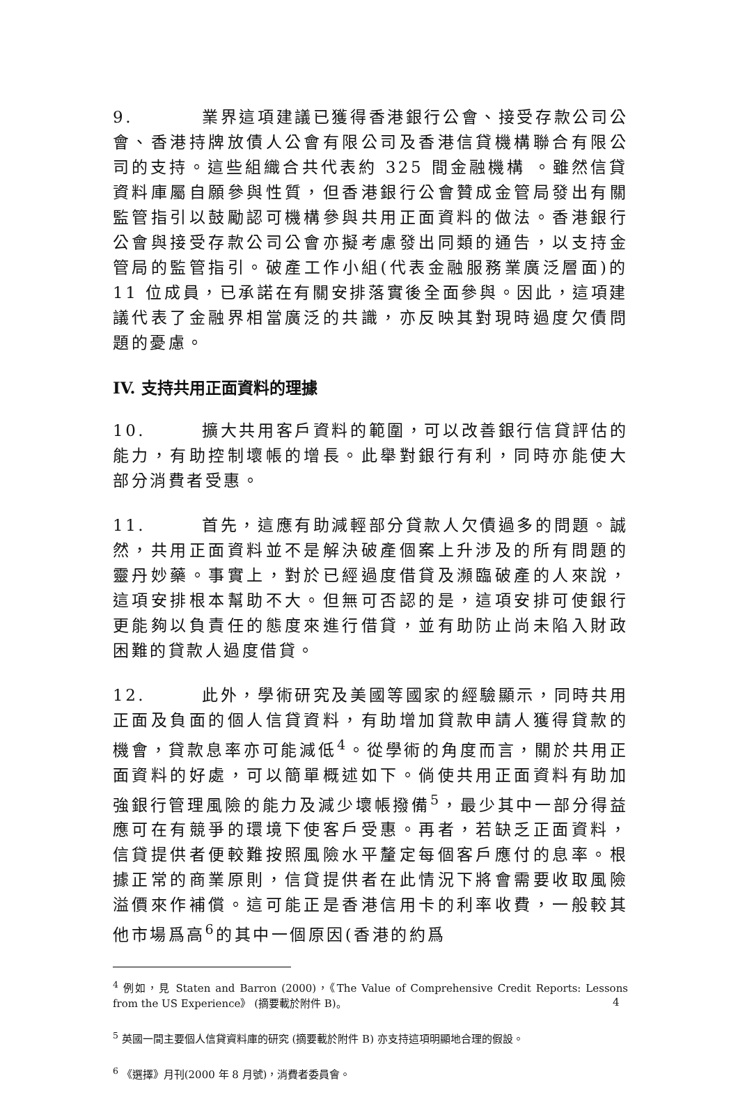9. 業界這項建議已獲得香港銀行公會、接受存款公司公會、香港持牌放債人公會有限公司及香港信貸機構聯合有限公司的支持。這些組織合共代表約 325 間金融機構 。雖然信貸資料庫屬自願參與性質，但香港銀行公會贊成金管局發出有關監管指引以鼓勵認可機構參與共用正面資料的做法。香港銀行公會與接受存款公司公會亦擬考慮發出同類的通告，以支持金管局的監管指引。破產工作小組(代表金融服務業廣泛層面)的 11 位成員，已承諾在有關安排落實後全面參與。因此，這項建議代表了金融界相當廣泛的共識，亦反映其對現時過度欠債問題的憂慮。
IV. 支持共用正面資料的理據
10. 擴大共用客戶資料的範圍，可以改善銀行信貸評估的能力，有助控制壞帳的增長。此舉對銀行有利，同時亦能使大部分消費者受惠。
11. 首先，這應有助減輕部分貸款人欠債過多的問題。誠然，共用正面資料並不是解決破產個案上升涉及的所有問題的靈丹妙藥。事實上，對於已經過度借貸及瀕臨破產的人來說，這項安排根本幫助不大。但無可否認的是，這項安排可使銀行更能夠以負責任的態度來進行借貸，並有助防止尚未陷入財政困難的貸款人過度借貸。
12. 此外，學術研究及美國等國家的經驗顯示，同時共用正面及負面的個人信貸資料，有助增加貸款申請人獲得貸款的機會，貸款息率亦可能減低<sup>4</sup>。從學術的角度而言，關於共用正面資料的好處，可以簡單概述如下。倘使共用正面資料有助加強銀行管理風險的能力及減少壞帳撥備<sup>5</sup>，最少其中一部分得益應可在有競爭的環境下使客戶受惠。再者，若缺乏正面資料，信貸提供者便較難按照風險水平釐定每個客戶應付的息率。根據正常的商業原則，信貸提供者在此情況下將會需要收取風險溢價來作補償。這可能正是香港信用卡的利率收費，一般較其他市場爲高<sup>6</sup>的其中一個原因(香港的約爲
<sup>4</sup> 例如，見 Staten and Barron (2000)，《The Value of Comprehensive Credit Reports: Lessons from the US Experience》 (摘要載於附件 B)。
<sup>5</sup> 英國一間主要個人信貸資料庫的研究 (摘要載於附件 B) 亦支持這項明顯地合理的假設。
<sup>6</sup> 《選擇》月刊(2000 年 8 月號)，消費者委員會。
4